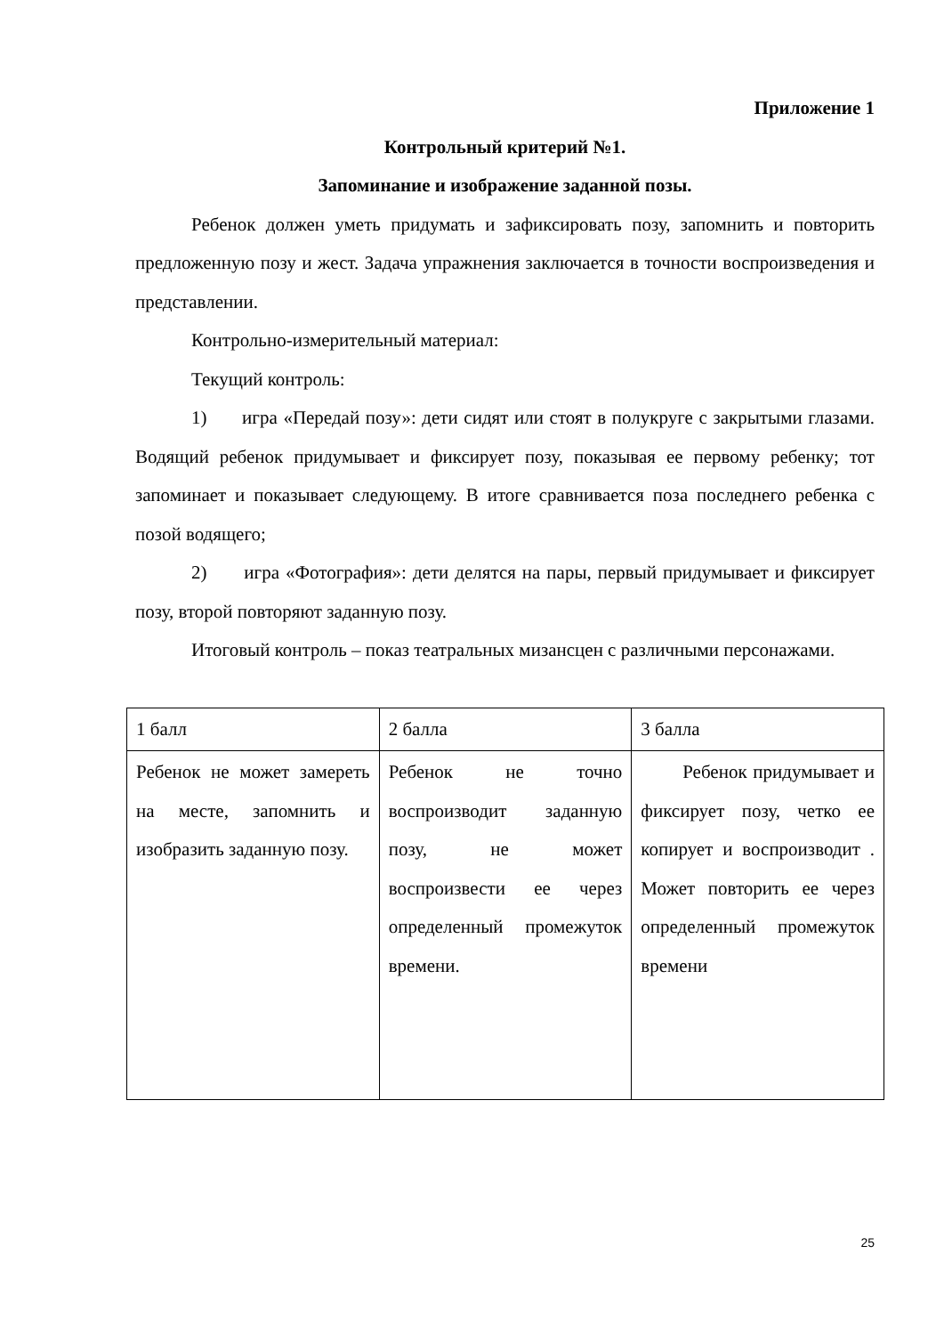Приложение 1
Контрольный критерий №1.
Запоминание и изображение заданной позы.
Ребенок должен уметь придумать и зафиксировать позу, запомнить и повторить предложенную позу и жест. Задача упражнения заключается в точности воспроизведения и представлении.
Контрольно-измерительный материал:
Текущий контроль:
1) игра «Передай позу»: дети сидят или стоят в полукруге с закрытыми глазами. Водящий ребенок придумывает и фиксирует позу, показывая ее первому ребенку; тот запоминает и показывает следующему. В итоге сравнивается поза последнего ребенка с позой водящего;
2) игра «Фотография»: дети делятся на пары, первый придумывает и фиксирует позу, второй повторяют заданную позу.
Итоговый контроль – показ театральных мизансцен с различными персонажами.
| 1 балл | 2 балла | 3 балла |
| Ребенок не может замереть на месте, запомнить и изобразить заданную позу. | Ребенок не точно воспроизводит заданную позу, не может воспроизвести ее через определенный промежуток времени. | Ребенок придумывает и фиксирует позу, четко ее копирует и воспроизводит . Может повторить ее через определенный промежуток времени |
25